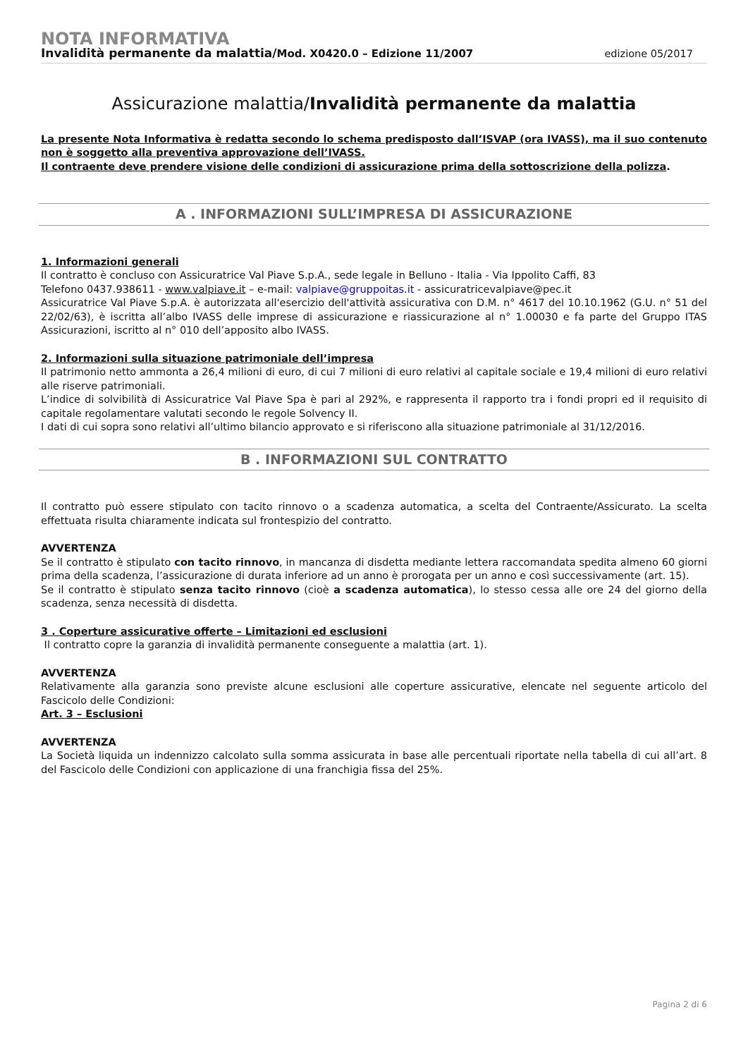NOTA INFORMATIVA
Invalidità permanente da malattia/Mod. X0420.0 – Edizione 11/2007 edizione 05/2017
Assicurazione malattia/Invalidità permanente da malattia
La presente Nota Informativa è redatta secondo lo schema predisposto dall’ISVAP (ora IVASS), ma il suo contenuto non è soggetto alla preventiva approvazione dell’IVASS.
Il contraente deve prendere visione delle condizioni di assicurazione prima della sottoscrizione della polizza.
A . INFORMAZIONI SULL’IMPRESA DI ASSICURAZIONE
1. Informazioni generali
Il contratto è concluso con Assicuratrice Val Piave S.p.A., sede legale in Belluno - Italia - Via Ippolito Caffi, 83
Telefono 0437.938611 - www.valpiave.it – e-mail: valpiave@gruppoitas.it - assicuratricevalpiave@pec.it
Assicuratrice Val Piave S.p.A. è autorizzata all'esercizio dell'attività assicurativa con D.M. n° 4617 del 10.10.1962 (G.U. n° 51 del 22/02/63), è iscritta all’albo IVASS delle imprese di assicurazione e riassicurazione al n° 1.00030 e fa parte del Gruppo ITAS Assicurazioni, iscritto al n° 010 dell’apposito albo IVASS.
2. Informazioni sulla situazione patrimoniale dell’impresa
Il patrimonio netto ammonta a 26,4 milioni di euro, di cui 7 milioni di euro relativi al capitale sociale e 19,4 milioni di euro relativi alle riserve patrimoniali.
L’indice di solvibilità di Assicuratrice Val Piave Spa è pari al 292%, e rappresenta il rapporto tra i fondi propri ed il requisito di capitale regolamentare valutati secondo le regole Solvency II.
I dati di cui sopra sono relativi all’ultimo bilancio approvato e si riferiscono alla situazione patrimoniale al 31/12/2016.
B . INFORMAZIONI SUL CONTRATTO
Il contratto può essere stipulato con tacito rinnovo o a scadenza automatica, a scelta del Contraente/Assicurato. La scelta effettuata risulta chiaramente indicata sul frontespizio del contratto.
AVVERTENZA
Se il contratto è stipulato con tacito rinnovo, in mancanza di disdetta mediante lettera raccomandata spedita almeno 60 giorni prima della scadenza, l’assicurazione di durata inferiore ad un anno è prorogata per un anno e così successivamente (art. 15).
Se il contratto è stipulato senza tacito rinnovo (cioè a scadenza automatica), lo stesso cessa alle ore 24 del giorno della scadenza, senza necessità di disdetta.
3 . Coperture assicurative offerte – Limitazioni ed esclusioni
Il contratto copre la garanzia di invalidità permanente conseguente a malattia (art. 1).
AVVERTENZA
Relativamente alla garanzia sono previste alcune esclusioni alle coperture assicurative, elencate nel seguente articolo del Fascicolo delle Condizioni:
Art. 3 – Esclusioni
AVVERTENZA
La Società liquida un indennizzo calcolato sulla somma assicurata in base alle percentuali riportate nella tabella di cui all’art. 8 del Fascicolo delle Condizioni con applicazione di una franchigia fissa del 25%.
Pagina 2 di 6